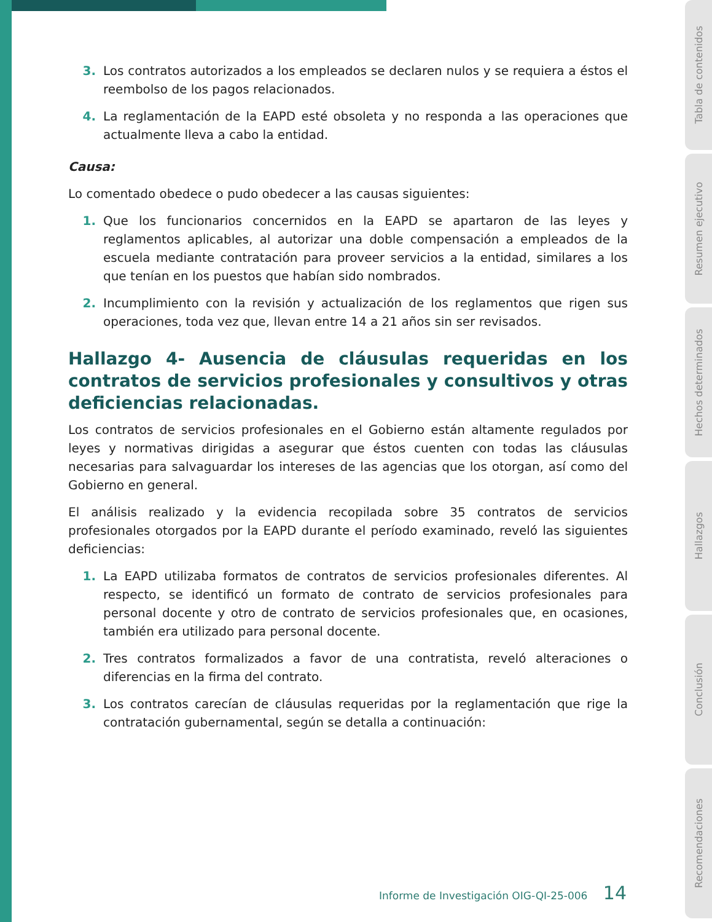3. Los contratos autorizados a los empleados se declaren nulos y se requiera a éstos el reembolso de los pagos relacionados.
4. La reglamentación de la EAPD esté obsoleta y no responda a las operaciones que actualmente lleva a cabo la entidad.
Causa:
Lo comentado obedece o pudo obedecer a las causas siguientes:
1. Que los funcionarios concernidos en la EAPD se apartaron de las leyes y reglamentos aplicables, al autorizar una doble compensación a empleados de la escuela mediante contratación para proveer servicios a la entidad, similares a los que tenían en los puestos que habían sido nombrados.
2. Incumplimiento con la revisión y actualización de los reglamentos que rigen sus operaciones, toda vez que, llevan entre 14 a 21 años sin ser revisados.
Hallazgo 4- Ausencia de cláusulas requeridas en los contratos de servicios profesionales y consultivos y otras deficiencias relacionadas.
Los contratos de servicios profesionales en el Gobierno están altamente regulados por leyes y normativas dirigidas a asegurar que éstos cuenten con todas las cláusulas necesarias para salvaguardar los intereses de las agencias que los otorgan, así como del Gobierno en general.
El análisis realizado y la evidencia recopilada sobre 35 contratos de servicios profesionales otorgados por la EAPD durante el período examinado, reveló las siguientes deficiencias:
1. La EAPD utilizaba formatos de contratos de servicios profesionales diferentes. Al respecto, se identificó un formato de contrato de servicios profesionales para personal docente y otro de contrato de servicios profesionales que, en ocasiones, también era utilizado para personal docente.
2. Tres contratos formalizados a favor de una contratista, reveló alteraciones o diferencias en la firma del contrato.
3. Los contratos carecían de cláusulas requeridas por la reglamentación que rige la contratación gubernamental, según se detalla a continuación:
Informe de Investigación OIG-QI-25-006 14
Tabla de contenidos
Resumen ejecutivo
Hechos determinados
Hallazgos
Conclusión
Recomendaciones